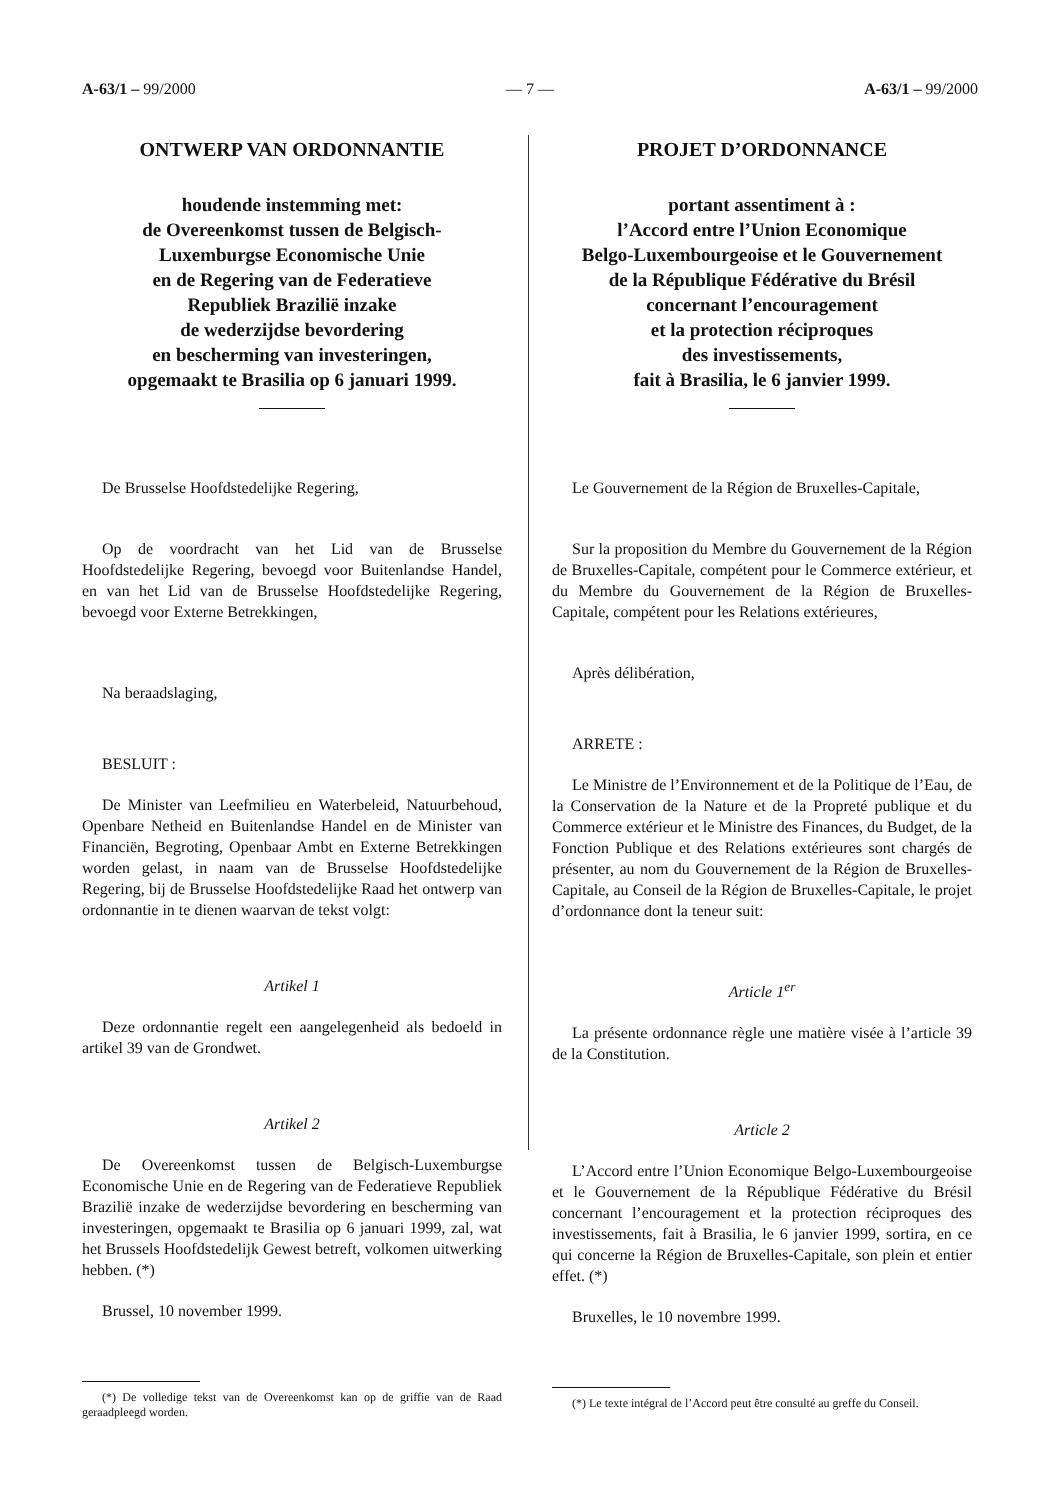A-63/1 – 99/2000 — 7 — A-63/1 – 99/2000
ONTWERP VAN ORDONNANTIE
houdende instemming met:
de Overeenkomst tussen de Belgisch-
Luxemburgse Economische Unie
en de Regering van de Federatieve
Republiek Brazilië inzake
de wederzijdse bevordering
en bescherming van investeringen,
opgemaakt te Brasilia op 6 januari 1999.
De Brusselse Hoofdstedelijke Regering,
Op de voordracht van het Lid van de Brusselse Hoofdstedelijke Regering, bevoegd voor Buitenlandse Handel, en van het Lid van de Brusselse Hoofdstedelijke Regering, bevoegd voor Externe Betrekkingen,
Na beraadslaging,
BESLUIT :
De Minister van Leefmilieu en Waterbeleid, Natuurbehoud, Openbare Netheid en Buitenlandse Handel en de Minister van Financiën, Begroting, Openbaar Ambt en Externe Betrekkingen worden gelast, in naam van de Brusselse Hoofdstedelijke Regering, bij de Brusselse Hoofdstedelijke Raad het ontwerp van ordonnantie in te dienen waarvan de tekst volgt:
Artikel 1
Deze ordonnantie regelt een aangelegenheid als bedoeld in artikel 39 van de Grondwet.
Artikel 2
De Overeenkomst tussen de Belgisch-Luxemburgse Economische Unie en de Regering van de Federatieve Republiek Brazilië inzake de wederzijdse bevordering en bescherming van investeringen, opgemaakt te Brasilia op 6 januari 1999, zal, wat het Brussels Hoofdstedelijk Gewest betreft, volkomen uitwerking hebben. (*)
Brussel, 10 november 1999.
(*) De volledige tekst van de Overeenkomst kan op de griffie van de Raad geraadpleegd worden.
PROJET D’ORDONNANCE
portant assentiment à :
l’Accord entre l’Union Economique
Belgo-Luxembourgeoise et le Gouvernement
de la République Fédérative du Brésil
concernant l’encouragement
et la protection réciproques
des investissements,
fait à Brasilia, le 6 janvier 1999.
Le Gouvernement de la Région de Bruxelles-Capitale,
Sur la proposition du Membre du Gouvernement de la Région de Bruxelles-Capitale, compétent pour le Commerce extérieur, et du Membre du Gouvernement de la Région de Bruxelles-Capitale, compétent pour les Relations extérieures,
Après délibération,
ARRETE :
Le Ministre de l’Environnement et de la Politique de l’Eau, de la Conservation de la Nature et de la Propreté publique et du Commerce extérieur et le Ministre des Finances, du Budget, de la Fonction Publique et des Relations extérieures sont chargés de présenter, au nom du Gouvernement de la Région de Bruxelles-Capitale, au Conseil de la Région de Bruxelles-Capitale, le projet d’ordonnance dont la teneur suit:
Article 1<sup>er</sup>
La présente ordonnance règle une matière visée à l’article 39 de la Constitution.
Article 2
L’Accord entre l’Union Economique Belgo-Luxembourgeoise et le Gouvernement de la République Fédérative du Brésil concernant l’encouragement et la protection réciproques des investissements, fait à Brasilia, le 6 janvier 1999, sortira, en ce qui concerne la Région de Bruxelles-Capitale, son plein et entier effet. (*)
Bruxelles, le 10 novembre 1999.
(*) Le texte intégral de l’Accord peut être consulté au greffe du Conseil.